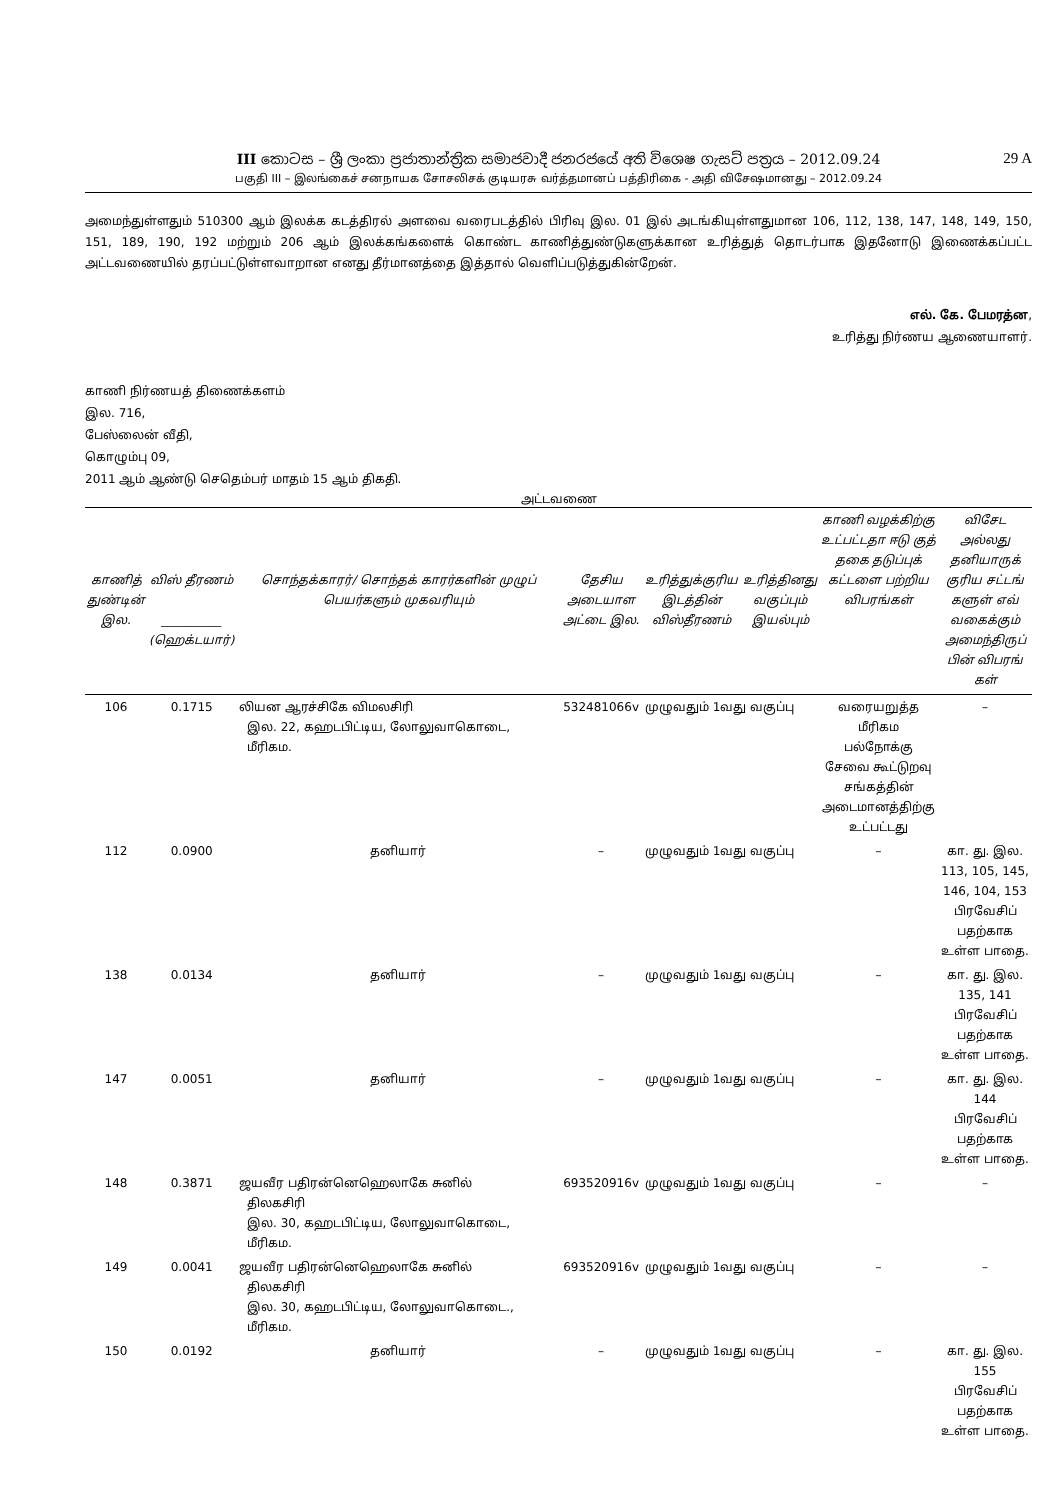III කොටස – ශ්‍රී ලංකා ප්‍රජාතාන්ත්‍රික සමාජවාදී ජනරජයේ අති විශෙෂ ගැසට් පත්‍රය – 2012.09.24 29 A
பகுதி III – இலங்கைச் சனநாயக சோசலிசக் குடியரசு வர்த்தமானப் பத்திரிகை - அதி விசேஷமானது – 2012.09.24
அமைந்துள்ளதும் 510300 ஆம் இலக்க கடத்திரல் அளவை வரைபடத்தில் பிரிவு இல. 01 இல் அடங்கியுள்ளதுமான 106, 112, 138, 147, 148, 149, 150, 151, 189, 190, 192 மற்றும் 206 ஆம் இலக்கங்களைக் கொண்ட காணித்துண்டுகளுக்கான உரித்துத் தொடர்பாக இதனோடு இணைக்கப்பட்ட அட்டவணையில் தரப்பட்டுள்ளவாறான எனது தீர்மானத்தை இத்தால் வெளிப்படுத்துகின்றேன்.
எல். கே. பேமரத்ன,
உரித்து நிர்ணய ஆணையாளர்.
காணி நிர்ணயத் திணைக்களம்
இல. 716,
பேஸ்லைன் வீதி,
கொழும்பு 09,
2011 ஆம் ஆண்டு செதெம்பர் மாதம் 15 ஆம் திகதி.
அட்டவணை
| காணித் துண்டின் இல. | விஸ் தீரணம் __________ (ஹெக்டயார்) | சொந்தக்காரர்/ சொந்தக் காரர்களின் முழுப் பெயர்களும் முகவரியும் | தேசிய அடையாள அட்டை இல. | உரித்துக்குரிய இடத்தின் விஸ்தீரணம் | உரித்தினது வகுப்பும் இயல்பும் | காணி வழக்கிற்கு உட்பட்டதா ஈடு குத் தகை தடுப்புக் கட்டளை பற்றிய விபரங்கள் | விசேட அல்லது தனியாருக் குரிய சட்டங் களுள் எவ் வகைக்கும் அமைந்திருப் பின் விபரங் கள் |
| --- | --- | --- | --- | --- | --- | --- | --- |
| 106 | 0.1715 | லியன ஆரச்சிகே விமலசிரி இல. 22, கஹடபிட்டிய, லோலுவாகொடை, மீரிகம. | 532481066v | முழுவதும் 1வது வகுப்பு | | வரையறுத்த மீரிகம பல்நோக்கு சேவை கூட்டுறவு சங்கத்தின் அடைமானத்திற்கு உட்பட்டது | – |
| 112 | 0.0900 | தனியார் | – | முழுவதும் 1வது வகுப்பு | | – | கா. து. இல. 113, 105, 145, 146, 104, 153 பிரவேசிப் பதற்காக உள்ள பாதை. |
| 138 | 0.0134 | தனியார் | – | முழுவதும் 1வது வகுப்பு | | – | கா. து. இல. 135, 141 பிரவேசிப் பதற்காக உள்ள பாதை. |
| 147 | 0.0051 | தனியார் | – | முழுவதும் 1வது வகுப்பு | | – | கா. து. இல. 144 பிரவேசிப் பதற்காக உள்ள பாதை. |
| 148 | 0.3871 | ஜயவீர பதிரன்னெஹெலாகே சுனில் திலகசிரி இல. 30, கஹடபிட்டிய, லோலுவாகொடை, மீரிகம. | 693520916v | முழுவதும் 1வது வகுப்பு | | – | – |
| 149 | 0.0041 | ஜயவீர பதிரன்னெஹெலாகே சுனில் திலகசிரி இல. 30, கஹடபிட்டிய, லோலுவாகொடை., மீரிகம. | 693520916v | முழுவதும் 1வது வகுப்பு | | – | – |
| 150 | 0.0192 | தனியார் | – | முழுவதும் 1வது வகுப்பு | | – | கா. து. இல. 155 பிரவேசிப் பதற்காக உள்ள பாதை. |